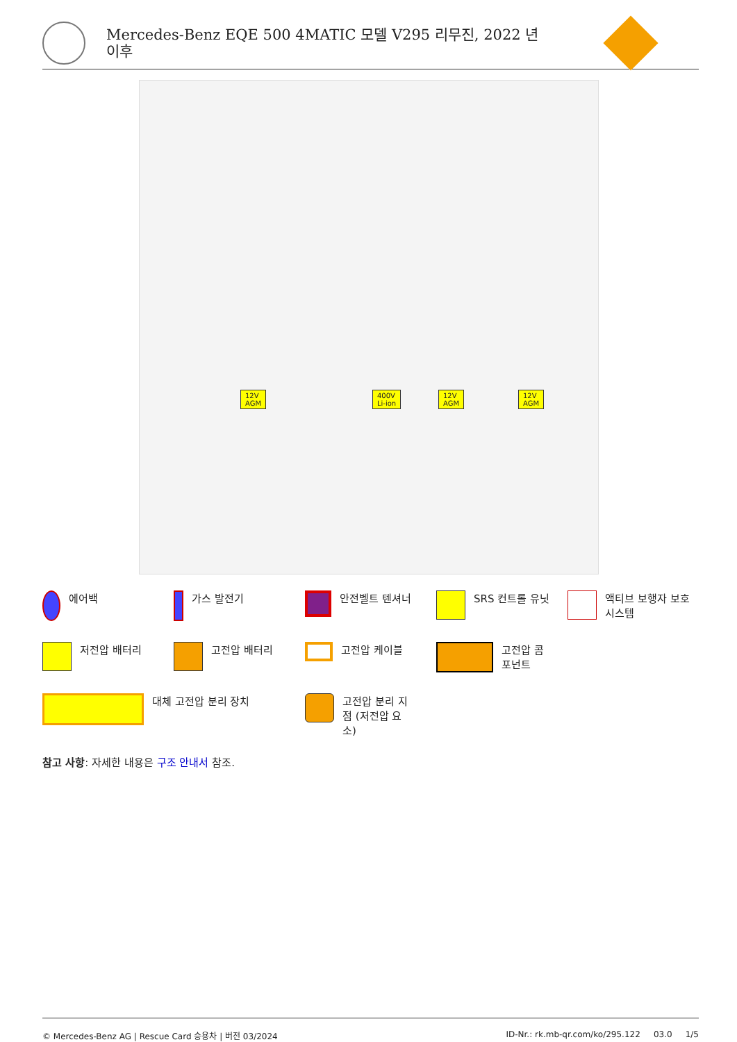Mercedes-Benz EQE 500 4MATIC 모델 V295 리무진, 2022 년
이후
12V
AGM
400V
Li-ion
12V
AGM
12V
AGM
에어백
가스 발전기
안전벨트 텐셔너
SRS 컨트롤 유닛
액티브 보행자 보호 시스템
저전압 배터리
고전압 배터리
고전압 케이블
고전압 콤
포넌트
대체 고전압 분리 장치
고전압 분리 지
점 (저전압 요
소)
참고 사항: 자세한 내용은 구조 안내서 참조.
© Mercedes-Benz AG | Rescue Card 승용차 | 버전 03/2024 ID-Nr.: rk.mb-qr.com/ko/295.122 03.0 1/5